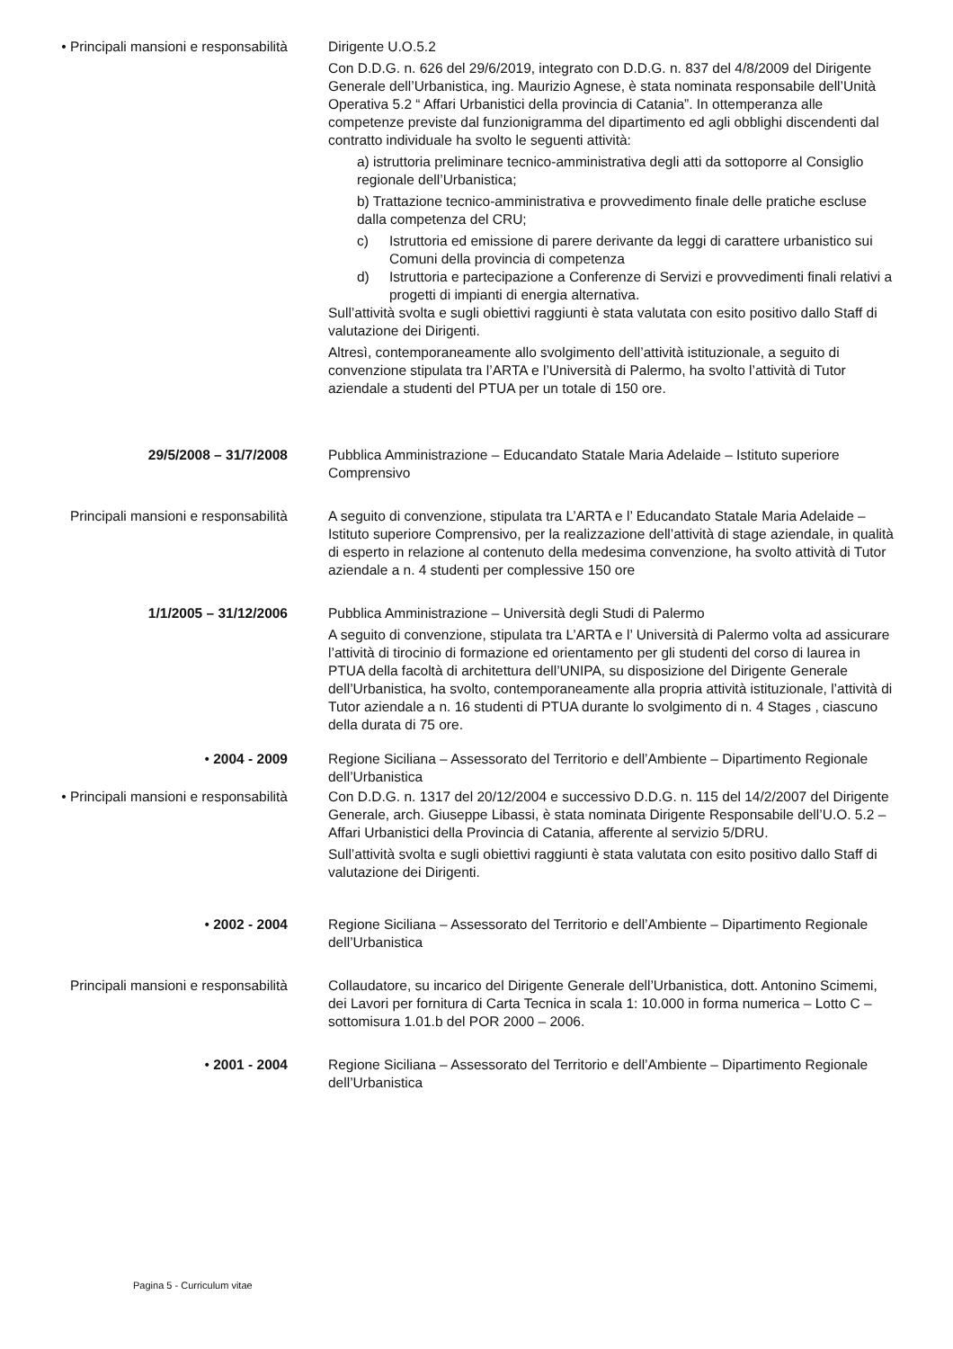• Principali mansioni e responsabilità
Dirigente U.O.5.2
Con D.D.G. n. 626 del 29/6/2019, integrato con D.D.G. n. 837 del 4/8/2009 del Dirigente Generale dell’Urbanistica, ing. Maurizio Agnese, è stata nominata responsabile dell’Unità Operativa 5.2 “ Affari Urbanistici della provincia di Catania”. In ottemperanza alle competenze previste dal funzionigramma del dipartimento ed agli obblighi discendenti dal contratto individuale ha svolto le seguenti attività:
a) istruttoria preliminare tecnico-amministrativa degli atti da sottoporre al Consiglio regionale dell’Urbanistica;
b) Trattazione tecnico-amministrativa e provvedimento finale delle pratiche escluse dalla competenza del CRU;
c) Istruttoria ed emissione di parere derivante da leggi di carattere urbanistico sui Comuni della provincia di competenza
d) Istruttoria e partecipazione a Conferenze di Servizi e provvedimenti finali relativi a progetti di impianti di energia alternativa.
Sull’attività svolta e sugli obiettivi raggiunti è stata valutata con esito positivo dallo Staff di valutazione dei Dirigenti.
Altresì, contemporaneamente allo svolgimento dell’attività istituzionale, a seguito di convenzione stipulata tra l’ARTA e l’Università di Palermo, ha svolto l’attività di Tutor aziendale a studenti del PTUA per un totale di 150 ore.
29/5/2008 – 31/7/2008 Pubblica Amministrazione – Educandato Statale Maria Adelaide – Istituto superiore Comprensivo
Principali mansioni e responsabilità
A seguito di convenzione, stipulata tra L’ARTA e l’ Educandato Statale Maria Adelaide – Istituto superiore Comprensivo, per la realizzazione dell’attività di stage aziendale, in qualità di esperto in relazione al contenuto della medesima convenzione, ha svolto attività di Tutor aziendale a n. 4 studenti per complessive 150 ore
1/1/2005 – 31/12/2006 Pubblica Amministrazione – Università degli Studi di Palermo
A seguito di convenzione, stipulata tra L’ARTA e l’ Università di Palermo volta ad assicurare l’attività di tirocinio di formazione ed orientamento per gli studenti del corso di laurea in PTUA della facoltà di architettura dell’UNIPA, su disposizione del Dirigente Generale dell’Urbanistica, ha svolto, contemporaneamente alla propria attività istituzionale, l’attività di Tutor aziendale a n. 16 studenti di PTUA durante lo svolgimento di n. 4 Stages , ciascuno della durata di 75 ore.
• 2004 - 2009 Regione Siciliana – Assessorato del Territorio e dell’Ambiente – Dipartimento Regionale dell’Urbanistica
• Principali mansioni e responsabilità
Con D.D.G. n. 1317 del 20/12/2004 e successivo D.D.G. n. 115 del 14/2/2007 del Dirigente Generale, arch. Giuseppe Libassi, è stata nominata Dirigente Responsabile dell’U.O. 5.2 – Affari Urbanistici della Provincia di Catania, afferente al servizio 5/DRU.
Sull’attività svolta e sugli obiettivi raggiunti è stata valutata con esito positivo dallo Staff di valutazione dei Dirigenti.
• 2002 - 2004 Regione Siciliana – Assessorato del Territorio e dell’Ambiente – Dipartimento Regionale dell’Urbanistica
Principali mansioni e responsabilità
Collaudatore, su incarico del Dirigente Generale dell’Urbanistica, dott. Antonino Scimemi, dei Lavori per fornitura di Carta Tecnica in scala 1: 10.000 in forma numerica – Lotto C – sottomisura 1.01.b del POR 2000 – 2006.
• 2001 - 2004 Regione Siciliana – Assessorato del Territorio e dell’Ambiente – Dipartimento Regionale dell’Urbanistica
Pagina 5 - Curriculum vitae